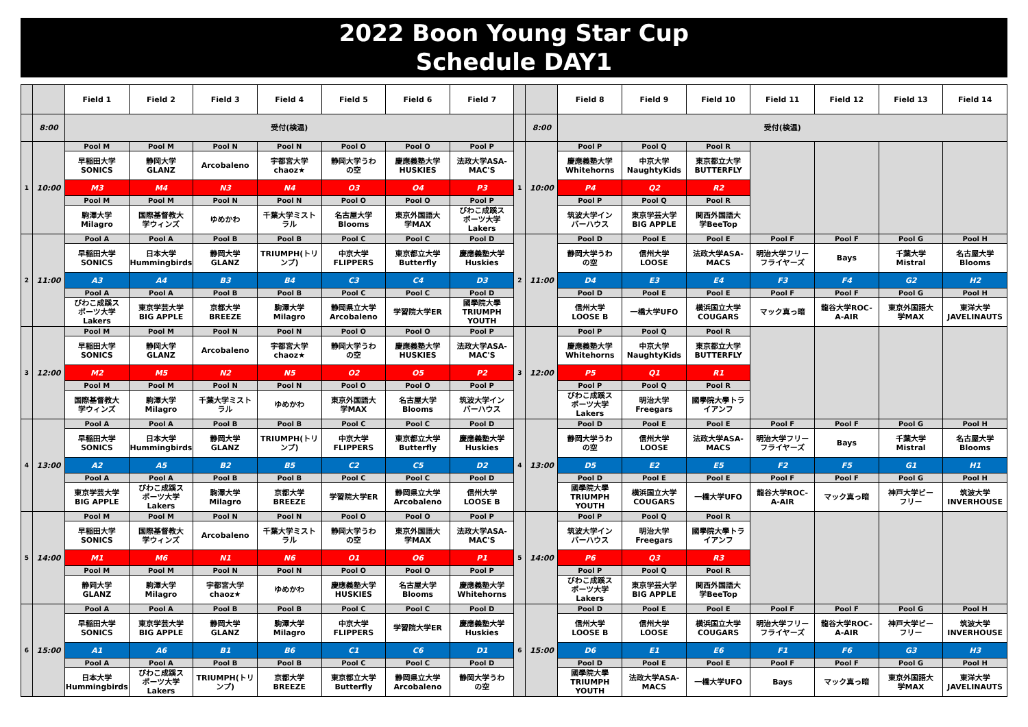2022 Boon Young Star Cup
Schedule DAY1
| | | Field 1 | Field 2 | Field 3 | Field 4 | Field 5 | Field 6 | Field 7 | | | Field 8 | Field 9 | Field 10 | Field 11 | Field 12 | Field 13 | Field 14 |
| --- | --- | --- | --- | --- | --- | --- | --- | --- | --- | --- | --- | --- | --- | --- | --- | --- | --- |
| | 8:00 | 受付(検温) | | | | | | | | 8:00 | 受付(検温) | | | | | | |
| 1 | 10:00 | Pool M | Pool M | Pool N | Pool N | Pool O | Pool O | Pool P | 1 | 10:00 | Pool P | Pool Q | Pool R | | | | |
| | | 早稲田大学 SONICS | 静岡大学 GLANZ | Arcobaleno | 宇都宮大学 chaoz★ | 静岡大学うわ の空 | 慶應義塾大学 HUSKIES | 法政大学ASA- MAC'S | | | 慶應義塾大学 Whitehorns | 中京大学 NaughtyKids | 東京都立大学 BUTTERFLY | | | | |
| | | M3 | M4 | N3 | N4 | O3 | O4 | P3 | | | P4 | Q2 | R2 | | | | |
| | | Pool M | Pool M | Pool N | Pool N | Pool O | Pool O | Pool P | | | Pool P | Pool Q | Pool R | | | | |
| | | 駒澤大学 Milagro | 国際基督教大 学ウィンズ | ゆめかわ | 千葉大学ミスト ラル | 名古屋大学 Blooms | 東京外国語大 学MAX | びわこ成蹊ス ポーツ大学 Lakers | | | 筑波大学イン バーハウス | 東京学芸大学 BIG APPLE | 関西外国語大 学BeeTop | | | | |
| 2 | 11:00 | Pool A | Pool A | Pool B | Pool B | Pool C | Pool C | Pool D | 2 | 11:00 | Pool D | Pool E | Pool E | Pool F | Pool F | Pool G | Pool H |
| | | 早稲田大学 SONICS | 日本大学 Hummingbirds | 静岡大学 GLANZ | TRIUMPH(トリ ンプ) | 中京大学 FLIPPERS | 東京都立大学 Butterfly | 慶應義塾大学 Huskies | | | 静岡大学うわ の空 | 信州大学 LOOSE | 法政大学ASA- MACS | 明治大学フリー フライヤーズ | Bays | 千葉大学 Mistral | 名古屋大学 Blooms |
| | | A3 | A4 | B3 | B4 | C3 | C4 | D3 | | | D4 | E3 | E4 | F3 | F4 | G2 | H2 |
| | | Pool A | Pool A | Pool B | Pool B | Pool C | Pool C | Pool D | | | Pool D | Pool E | Pool E | Pool F | Pool F | Pool G | Pool H |
| | | びわこ成蹊ス ポーツ大学 Lakers | 東京学芸大学 BIG APPLE | 京都大学 BREEZE | 駒澤大学 Milagro | 静岡県立大学 Arcobaleno | 学習院大学ER | 國學院大學 TRIUMPH YOUTH | | | 信州大学 LOOSE B | 一橋大学UFO | 横浜国立大学 COUGARS | マック真っ暗 | 龍谷大学ROC- A-AIR | 東京外国語大 学MAX | 東洋大学 JAVELINAUTS |
| 3 | 12:00 | Pool M | Pool M | Pool N | Pool N | Pool O | Pool O | Pool P | 3 | 12:00 | Pool P | Pool Q | Pool R | | | | |
| | | 早稲田大学 SONICS | 静岡大学 GLANZ | Arcobaleno | 宇都宮大学 chaoz★ | 静岡大学うわ の空 | 慶應義塾大学 HUSKIES | 法政大学ASA- MAC'S | | | 慶應義塾大学 Whitehorns | 中京大学 NaughtyKids | 東京都立大学 BUTTERFLY | | | | |
| | | M2 | M5 | N2 | N5 | O2 | O5 | P2 | | | P5 | Q1 | R1 | | | | |
| | | Pool M | Pool M | Pool N | Pool N | Pool O | Pool O | Pool P | | | Pool P | Pool Q | Pool R | | | | |
| | | 国際基督教大 学ウィンズ | 駒澤大学 Milagro | 千葉大学ミスト ラル | ゆめかわ | 東京外国語大 学MAX | 名古屋大学 Blooms | 筑波大学イン バーハウス | | | びわこ成蹊ス ポーツ大学 Lakers | 明治大学 Freegars | 國學院大學トラ イアンフ | | | | |
| 4 | 13:00 | Pool A | Pool A | Pool B | Pool B | Pool C | Pool C | Pool D | 4 | 13:00 | Pool D | Pool E | Pool E | Pool F | Pool F | Pool G | Pool H |
| | | 早稲田大学 SONICS | 日本大学 Hummingbirds | 静岡大学 GLANZ | TRIUMPH(トリ ンプ) | 中京大学 FLIPPERS | 東京都立大学 Butterfly | 慶應義塾大学 Huskies | | | 静岡大学うわ の空 | 信州大学 LOOSE | 法政大学ASA- MACS | 明治大学フリー フライヤーズ | Bays | 千葉大学 Mistral | 名古屋大学 Blooms |
| | | A2 | A5 | B2 | B5 | C2 | C5 | D2 | | | D5 | E2 | E5 | F2 | F5 | G1 | H1 |
| | | Pool A | Pool A | Pool B | Pool B | Pool C | Pool C | Pool D | | | Pool D | Pool E | Pool E | Pool F | Pool F | Pool G | Pool H |
| | | 東京学芸大学 BIG APPLE | びわこ成蹊ス ポーツ大学 Lakers | 駒澤大学 Milagro | 京都大学 BREEZE | 学習院大学ER | 静岡県立大学 Arcobaleno | 信州大学 LOOSE B | | | 國學院大學 TRIUMPH YOUTH | 横浜国立大学 COUGARS | 一橋大学UFO | 龍谷大学ROC- A-AIR | マック真っ暗 | 神戸大学ビー フリー | 筑波大学 INVERHOUSE |
| 5 | 14:00 | Pool M | Pool M | Pool N | Pool N | Pool O | Pool O | Pool P | 5 | 14:00 | Pool P | Pool Q | Pool R | | | | |
| | | 早稲田大学 SONICS | 国際基督教大 学ウィンズ | Arcobaleno | 千葉大学ミスト ラル | 静岡大学うわ の空 | 東京外国語大 学MAX | 法政大学ASA- MAC'S | | | 筑波大学イン バーハウス | 明治大学 Freegars | 國學院大學トラ イアンフ | | | | |
| | | M1 | M6 | N1 | N6 | O1 | O6 | P1 | | | P6 | Q3 | R3 | | | | |
| | | Pool M | Pool M | Pool N | Pool N | Pool O | Pool O | Pool P | | | Pool P | Pool Q | Pool R | | | | |
| | | 静岡大学 GLANZ | 駒澤大学 Milagro | 宇都宮大学 chaoz★ | ゆめかわ | 慶應義塾大学 HUSKIES | 名古屋大学 Blooms | 慶應義塾大学 Whitehorns | | | びわこ成蹊ス ポーツ大学 Lakers | 東京学芸大学 BIG APPLE | 関西外国語大 学BeeTop | | | | |
| 6 | 15:00 | Pool A | Pool A | Pool B | Pool B | Pool C | Pool C | Pool D | 6 | 15:00 | Pool D | Pool E | Pool E | Pool F | Pool F | Pool G | Pool H |
| | | 早稲田大学 SONICS | 東京学芸大学 BIG APPLE | 静岡大学 GLANZ | 駒澤大学 Milagro | 中京大学 FLIPPERS | 学習院大学ER | 慶應義塾大学 Huskies | | | 信州大学 LOOSE B | 信州大学 LOOSE | 横浜国立大学 COUGARS | 明治大学フリー フライヤーズ | 龍谷大学ROC- A-AIR | 神戸大学ビー フリー | 筑波大学 INVERHOUSE |
| | | A1 | A6 | B1 | B6 | C1 | C6 | D1 | | | D6 | E1 | E6 | F1 | F6 | G3 | H3 |
| | | Pool A | Pool A | Pool B | Pool B | Pool C | Pool C | Pool D | | | Pool D | Pool E | Pool E | Pool F | Pool F | Pool G | Pool H |
| | | 日本大学 Hummingbirds | びわこ成蹊ス ポーツ大学 Lakers | TRIUMPH(トリ ンプ) | 京都大学 BREEZE | 東京都立大学 Butterfly | 静岡県立大学 Arcobaleno | 静岡大学うわ の空 | | | 國學院大學 TRIUMPH YOUTH | 法政大学ASA- MACS | 一橋大学UFO | Bays | マック真っ暗 | 東京外国語大 学MAX | 東洋大学 JAVELINAUTS |